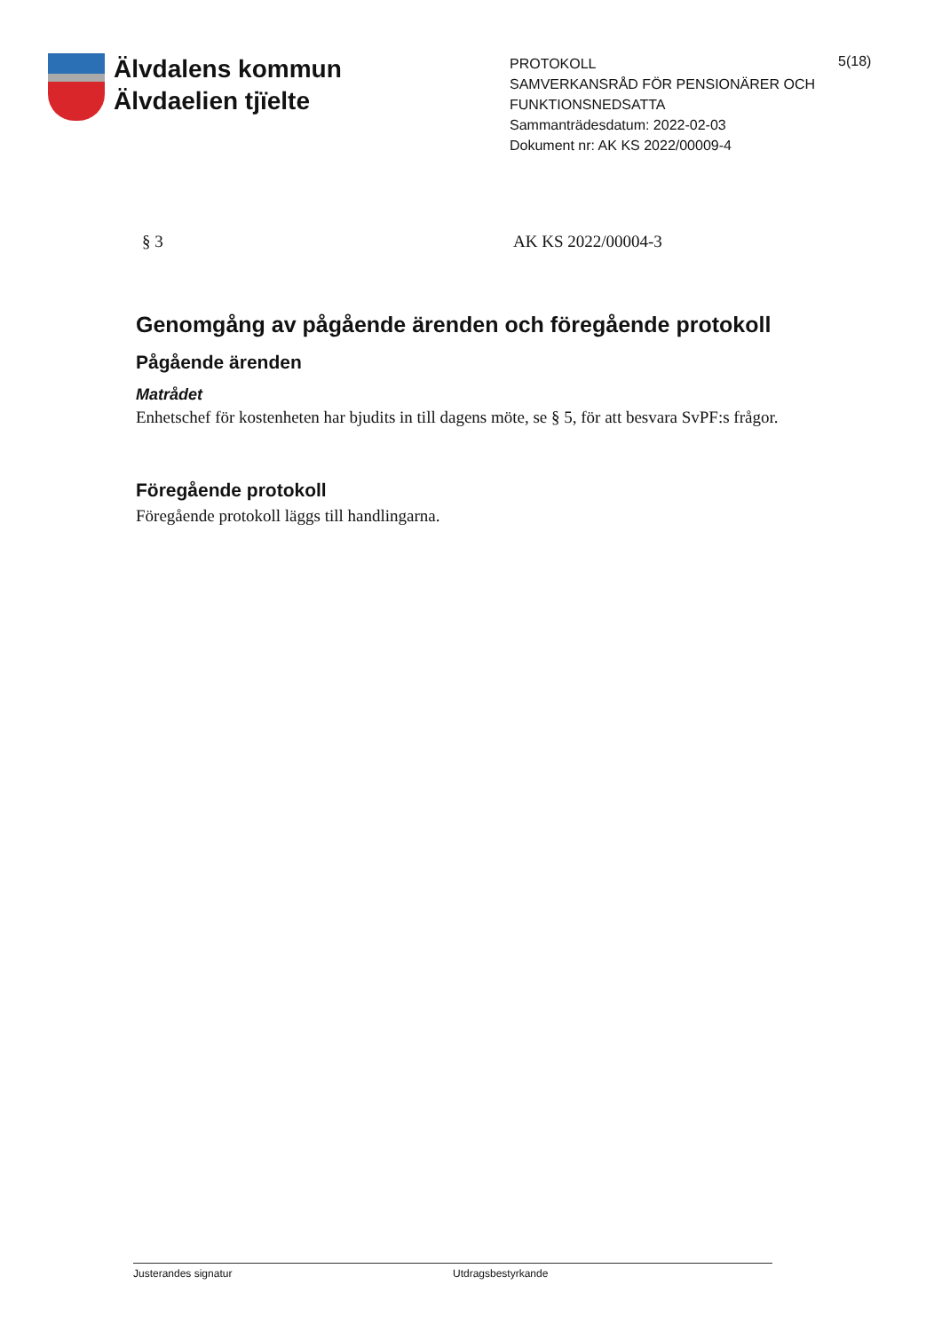Älvdalens kommun
Älvdaelien tjïelte
PROTOKOLL
SAMVERKANSRÅD FÖR PENSIONÄRER OCH FUNKTIONSNEDSATTA
Sammanträdesdatum: 2022-02-03
Dokument nr: AK KS 2022/00009-4
5(18)
§ 3 AK KS 2022/00004-3
Genomgång av pågående ärenden och föregående protokoll
Pågående ärenden
Matrådet
Enhetschef för kostenheten har bjudits in till dagens möte, se § 5, för att besvara SvPF:s frågor.
Föregående protokoll
Föregående protokoll läggs till handlingarna.
Justerandes signatur Utdragsbestyrkande